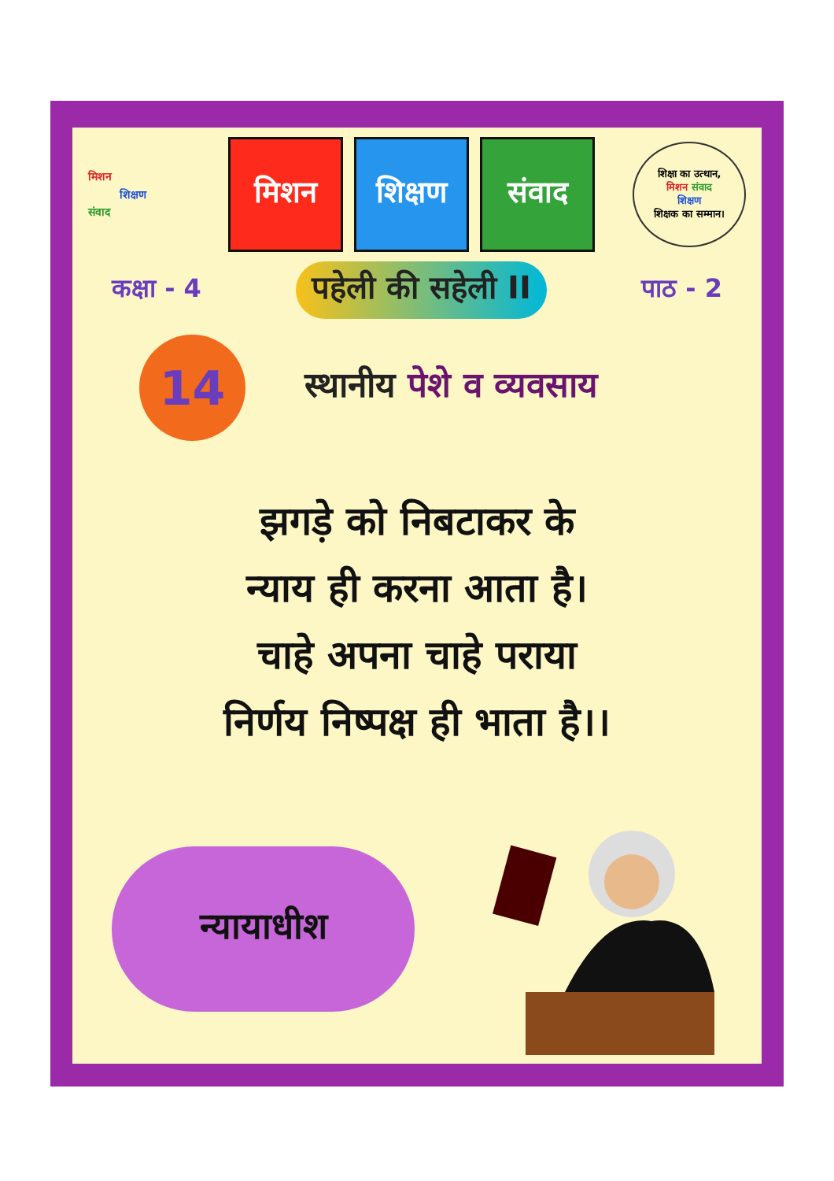मिशन
शिक्षण
संवाद
मिशन शिक्षण संवाद
शिक्षा का उत्थान,
मिशन संवाद
शिक्षण
शिक्षक का सम्मान।
कक्षा - 4
पहेली की सहेली II
पाठ - 2
14
स्थानीय पेशे व व्यवसाय
झगड़े को निबटाकर के
न्याय ही करना आता है।
चाहे अपना चाहे पराया
निर्णय निष्पक्ष ही भाता है।।
न्यायाधीश